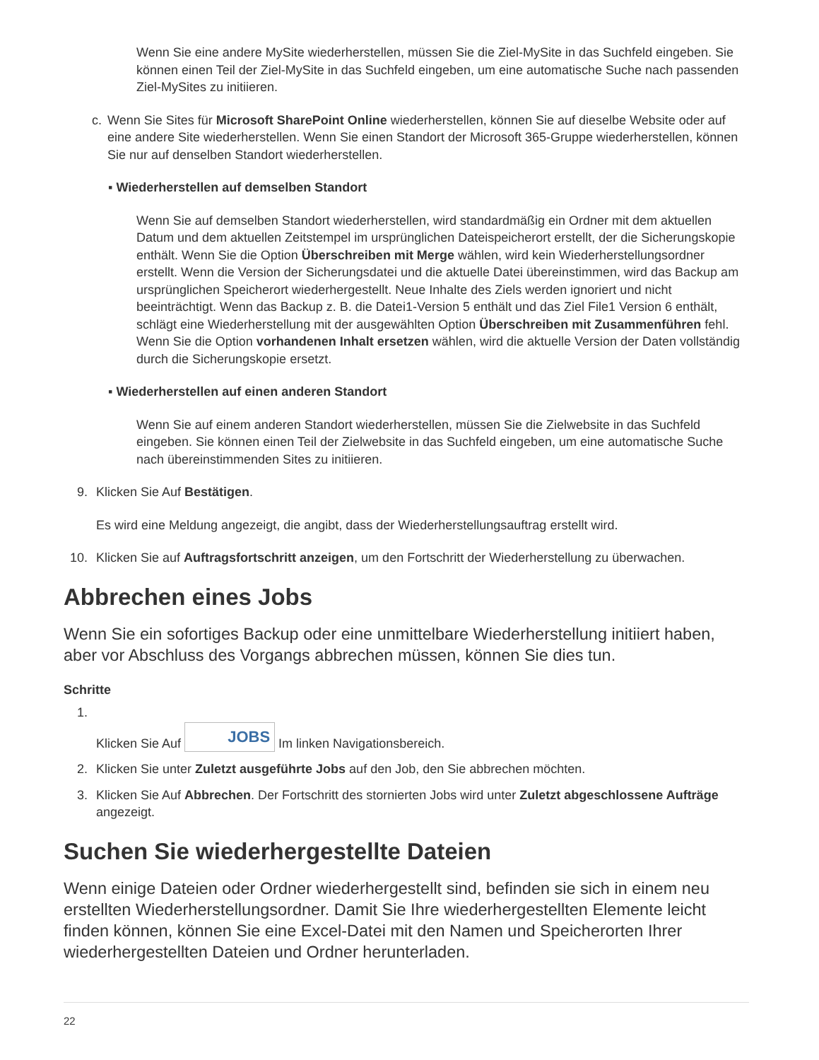Wenn Sie eine andere MySite wiederherstellen, müssen Sie die Ziel-MySite in das Suchfeld eingeben. Sie können einen Teil der Ziel-MySite in das Suchfeld eingeben, um eine automatische Suche nach passenden Ziel-MySites zu initiieren.
c. Wenn Sie Sites für Microsoft SharePoint Online wiederherstellen, können Sie auf dieselbe Website oder auf eine andere Site wiederherstellen. Wenn Sie einen Standort der Microsoft 365-Gruppe wiederherstellen, können Sie nur auf denselben Standort wiederherstellen.
▪ Wiederherstellen auf demselben Standort
Wenn Sie auf demselben Standort wiederherstellen, wird standardmäßig ein Ordner mit dem aktuellen Datum und dem aktuellen Zeitstempel im ursprünglichen Dateispeicherort erstellt, der die Sicherungskopie enthält. Wenn Sie die Option Überschreiben mit Merge wählen, wird kein Wiederherstellungsordner erstellt. Wenn die Version der Sicherungsdatei und die aktuelle Datei übereinstimmen, wird das Backup am ursprünglichen Speicherort wiederhergestellt. Neue Inhalte des Ziels werden ignoriert und nicht beeinträchtigt. Wenn das Backup z. B. die Datei1-Version 5 enthält und das Ziel File1 Version 6 enthält, schlägt eine Wiederherstellung mit der ausgewählten Option Überschreiben mit Zusammenführen fehl. Wenn Sie die Option vorhandenen Inhalt ersetzen wählen, wird die aktuelle Version der Daten vollständig durch die Sicherungskopie ersetzt.
▪ Wiederherstellen auf einen anderen Standort
Wenn Sie auf einem anderen Standort wiederherstellen, müssen Sie die Zielwebsite in das Suchfeld eingeben. Sie können einen Teil der Zielwebsite in das Suchfeld eingeben, um eine automatische Suche nach übereinstimmenden Sites zu initiieren.
9. Klicken Sie Auf Bestätigen.
Es wird eine Meldung angezeigt, die angibt, dass der Wiederherstellungsauftrag erstellt wird.
10. Klicken Sie auf Auftragsfortschritt anzeigen, um den Fortschritt der Wiederherstellung zu überwachen.
Abbrechen eines Jobs
Wenn Sie ein sofortiges Backup oder eine unmittelbare Wiederherstellung initiiert haben, aber vor Abschluss des Vorgangs abbrechen müssen, können Sie dies tun.
Schritte
1. Klicken Sie Auf JOBS Im linken Navigationsbereich.
2. Klicken Sie unter Zuletzt ausgeführte Jobs auf den Job, den Sie abbrechen möchten.
3. Klicken Sie Auf Abbrechen. Der Fortschritt des stornierten Jobs wird unter Zuletzt abgeschlossene Aufträge angezeigt.
Suchen Sie wiederhergestellte Dateien
Wenn einige Dateien oder Ordner wiederhergestellt sind, befinden sie sich in einem neu erstellten Wiederherstellungsordner. Damit Sie Ihre wiederhergestellten Elemente leicht finden können, können Sie eine Excel-Datei mit den Namen und Speicherorten Ihrer wiederhergestellten Dateien und Ordner herunterladen.
22